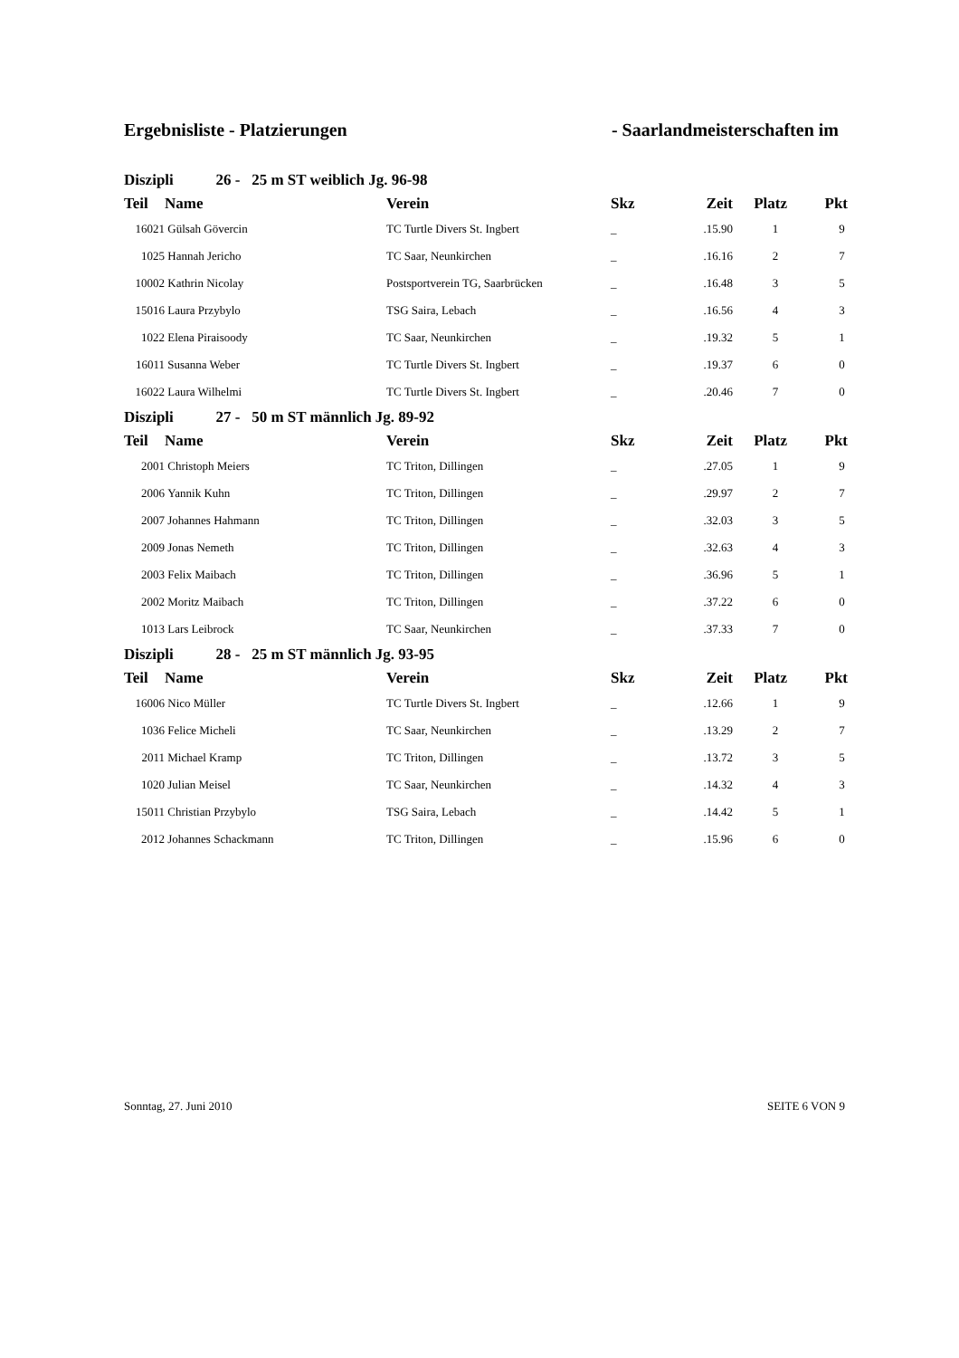Ergebnisliste - Platzierungen - Saarlandmeisterschaften im
| Diszipli 26 - 25 m ST weiblich Jg. 96-98 | | | | | | |
| Teil | Name | Verein | Skz | Zeit | Platz | Pkt |
| 16021 | Gülsah Gövercin | TC Turtle Divers St. Ingbert | _ | .15.90 | 1 | 9 |
| 1025 | Hannah Jericho | TC Saar, Neunkirchen | _ | .16.16 | 2 | 7 |
| 10002 | Kathrin Nicolay | Postsportverein TG, Saarbrücken | _ | .16.48 | 3 | 5 |
| 15016 | Laura Przybylo | TSG Saira, Lebach | _ | .16.56 | 4 | 3 |
| 1022 | Elena Piraisoody | TC Saar, Neunkirchen | _ | .19.32 | 5 | 1 |
| 16011 | Susanna Weber | TC Turtle Divers St. Ingbert | _ | .19.37 | 6 | 0 |
| 16022 | Laura Wilhelmi | TC Turtle Divers St. Ingbert | _ | .20.46 | 7 | 0 |
| Diszipli 27 - 50 m ST männlich Jg. 89-92 | | | | | | |
| Teil | Name | Verein | Skz | Zeit | Platz | Pkt |
| 2001 | Christoph Meiers | TC Triton, Dillingen | _ | .27.05 | 1 | 9 |
| 2006 | Yannik Kuhn | TC Triton, Dillingen | _ | .29.97 | 2 | 7 |
| 2007 | Johannes Hahmann | TC Triton, Dillingen | _ | .32.03 | 3 | 5 |
| 2009 | Jonas Nemeth | TC Triton, Dillingen | _ | .32.63 | 4 | 3 |
| 2003 | Felix Maibach | TC Triton, Dillingen | _ | .36.96 | 5 | 1 |
| 2002 | Moritz Maibach | TC Triton, Dillingen | _ | .37.22 | 6 | 0 |
| 1013 | Lars Leibrock | TC Saar, Neunkirchen | _ | .37.33 | 7 | 0 |
| Diszipli 28 - 25 m ST männlich Jg. 93-95 | | | | | | |
| Teil | Name | Verein | Skz | Zeit | Platz | Pkt |
| 16006 | Nico Müller | TC Turtle Divers St. Ingbert | _ | .12.66 | 1 | 9 |
| 1036 | Felice Micheli | TC Saar, Neunkirchen | _ | .13.29 | 2 | 7 |
| 2011 | Michael Kramp | TC Triton, Dillingen | _ | .13.72 | 3 | 5 |
| 1020 | Julian Meisel | TC Saar, Neunkirchen | _ | .14.32 | 4 | 3 |
| 15011 | Christian Przybylo | TSG Saira, Lebach | _ | .14.42 | 5 | 1 |
| 2012 | Johannes Schackmann | TC Triton, Dillingen | _ | .15.96 | 6 | 0 |
Sonntag, 27. Juni 2010 SEITE 6 VON 9